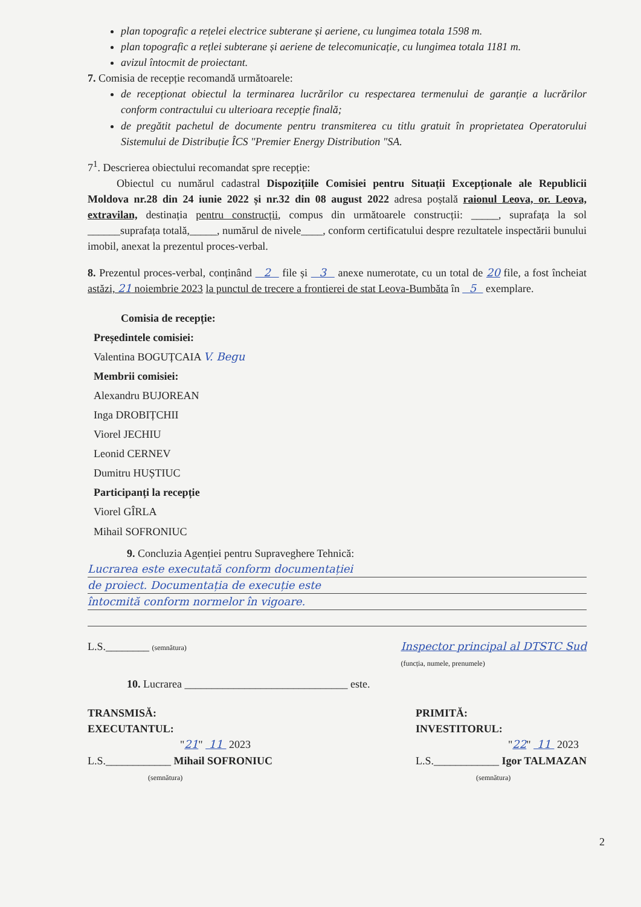plan topografic a rețelei electrice subterane și aeriene, cu lungimea totala 1598 m.
plan topografic a rețlei subterane și aeriene de telecomunicație, cu lungimea totala 1181 m.
avizul întocmit de proiectant.
7. Comisia de recepție recomandă următoarele:
de recepționat obiectul la terminarea lucrărilor cu respectarea termenului de garanție a lucrărilor conform contractului cu ulterioara recepție finală;
de pregătit pachetul de documente pentru transmiterea cu titlu gratuit în proprietatea Operatorului Sistemului de Distribuție ÎCS "Premier Energy Distribution "SA.
7<sup>1</sup>. Descrierea obiectului recomandat spre recepție:
Obiectul cu numărul cadastral Dispozițiile Comisiei pentru Situații Excepționale ale Republicii Moldova nr.28 din 24 iunie 2022 și nr.32 din 08 august 2022 adresa poștală raionul Leova, or. Leova, extravilan, destinația pentru construcții, compus din următoarele construcții: _____, suprafața la sol ______suprafața totală,_____, numărul de nivele____, conform certificatului despre rezultatele inspectării bunului imobil, anexat la prezentul proces-verbal.
8. Prezentul proces-verbal, conținând 2 file și 3 anexe numerotate, cu un total de 20 file, a fost încheiat astăzi, 21 noiembrie 2023 la punctul de trecere a frontierei de stat Leova-Bumbăta în 5 exemplare.
Comisia de recepție:
Președintele comisiei:
Valentina BOGUȚCAIA V. Begu
Membrii comisiei:
Alexandru BUJOREAN
Inga DROBIȚCHII
Viorel JECHIU
Leonid CERNEV
Dumitru HUȘTIUC
Participanți la recepție
Viorel GÎRLA
Mihail SOFRONIUC
9. Concluzia Agenției pentru Supraveghere Tehnică:
Lucrarea este executată conform documentației
de proiect. Documentația de execuție este
întocmită conform normelor în vigoare.
L.S.________ (semnătura) Inspector principal al DTSTC Sud
(funcția, numele, prenumele)
10. Lucrarea ______________________________ este.
TRANSMISĂ:
EXECUTANTUL:
"21" 11 2023
L.S.____________ Mihail SOFRONIUC
(semnătura)
PRIMITĂ:
INVESTITORUL:
"22" 11 2023
L.S.____________ Igor TALMAZAN
(semnătura)
2